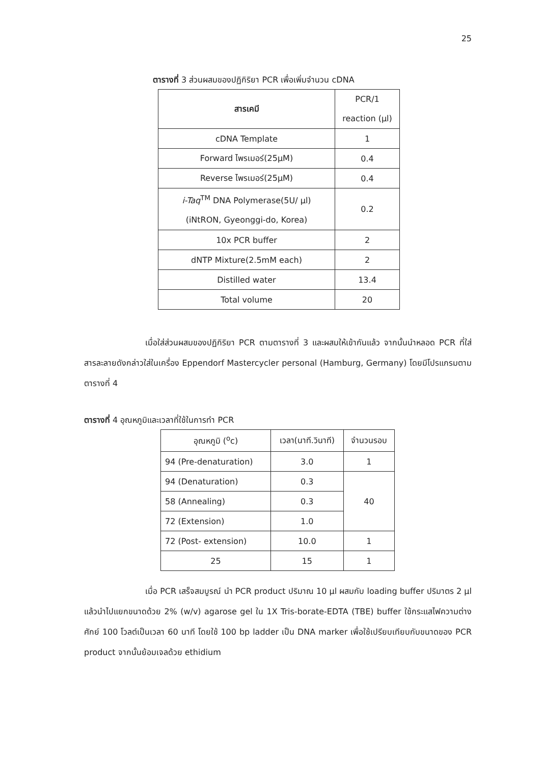25
ตารางที่ 3 ส่วนผสมของปฏิกิริยา PCR เพื่อเพิ่มจำนวน cDNA
| สารเคมี | PCR/1 reaction (µl) |
| --- | --- |
| cDNA Template | 1 |
| Forward ไพรเมอร์(25µM) | 0.4 |
| Reverse ไพรเมอร์(25µM) | 0.4 |
| i-Taq<sup>TM</sup> DNA Polymerase(5U/ µl) (iNtRON, Gyeonggi-do, Korea) | 0.2 |
| 10x PCR buffer | 2 |
| dNTP Mixture(2.5mM each) | 2 |
| Distilled water | 13.4 |
| Total volume | 20 |
เมื่อใส่ส่วนผสมของปฏิกิริยา PCR ตามตารางที่ 3 และผสมให้เข้ากันแล้ว จากนั้นนำหลอด PCR ที่ใส่สารละลายดังกล่าวใส่ในเครื่อง Eppendorf Mastercycler personal (Hamburg, Germany) โดยมีโปรแกรมตามตารางที่ 4
ตารางที่ 4 อุณหภูมิและเวลาที่ใช้ในการทำ PCR
| อุณหภูมิ (<sup>o</sup>c) | เวลา(นาที.วินาที) | จำนวนรอบ |
| --- | --- | --- |
| 94 (Pre-denaturation) | 3.0 | 1 |
| 94 (Denaturation) | 0.3 | 40 |
| 58 (Annealing) | 0.3 | |
| 72 (Extension) | 1.0 | |
| 72 (Post- extension) | 10.0 | 1 |
| 25 | 15 | 1 |
เมื่อ PCR เสร็จสมบูรณ์ นำ PCR product ปริมาณ 10 µl ผสมกับ loading buffer ปริมาตร 2 µl แล้วนำไปแยกขนาดด้วย 2% (w/v) agarose gel ใน 1X Tris-borate-EDTA (TBE) buffer ใช้กระแสไฟความต่างศักย์ 100 โวลต์เป็นเวลา 60 นาที โดยใช้ 100 bp ladder เป็น DNA marker เพื่อใช้เปรียบเทียบกับขนาดของ PCR product จากนั้นย้อมเจลด้วย ethidium